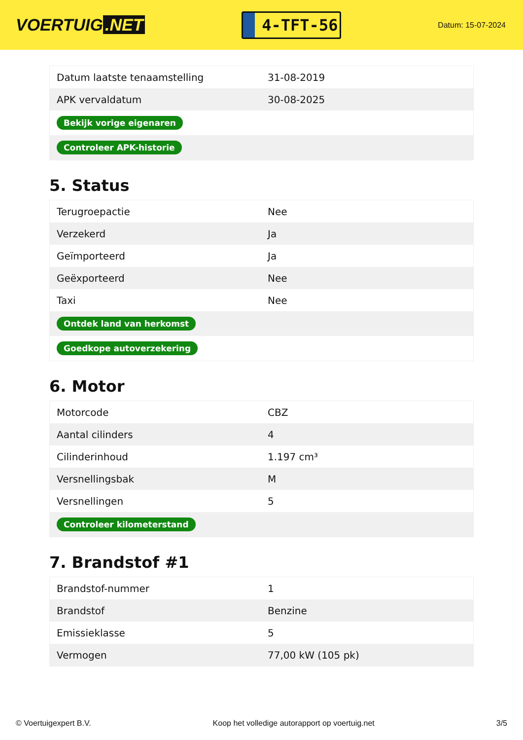VOERTUIG.NET
4-TFT-56
Datum: 15-07-2024
| Datum laatste tenaamstelling | 31-08-2019 |
| APK vervaldatum | 30-08-2025 |
| Bekijk vorige eigenaren | |
| Controleer APK-historie | |
5. Status
| Terugroepactie | Nee |
| Verzekerd | Ja |
| Geïmporteerd | Ja |
| Geëxporteerd | Nee |
| Taxi | Nee |
| Ontdek land van herkomst | |
| Goedkope autoverzekering | |
6. Motor
| Motorcode | CBZ |
| Aantal cilinders | 4 |
| Cilinderinhoud | 1.197 cm³ |
| Versnellingsbak | M |
| Versnellingen | 5 |
| Controleer kilometerstand | |
7. Brandstof #1
| Brandstof-nummer | 1 |
| Brandstof | Benzine |
| Emissieklasse | 5 |
| Vermogen | 77,00 kW (105 pk) |
© Voertuigexpert B.V. Koop het volledige autorapport op voertuig.net 3/5